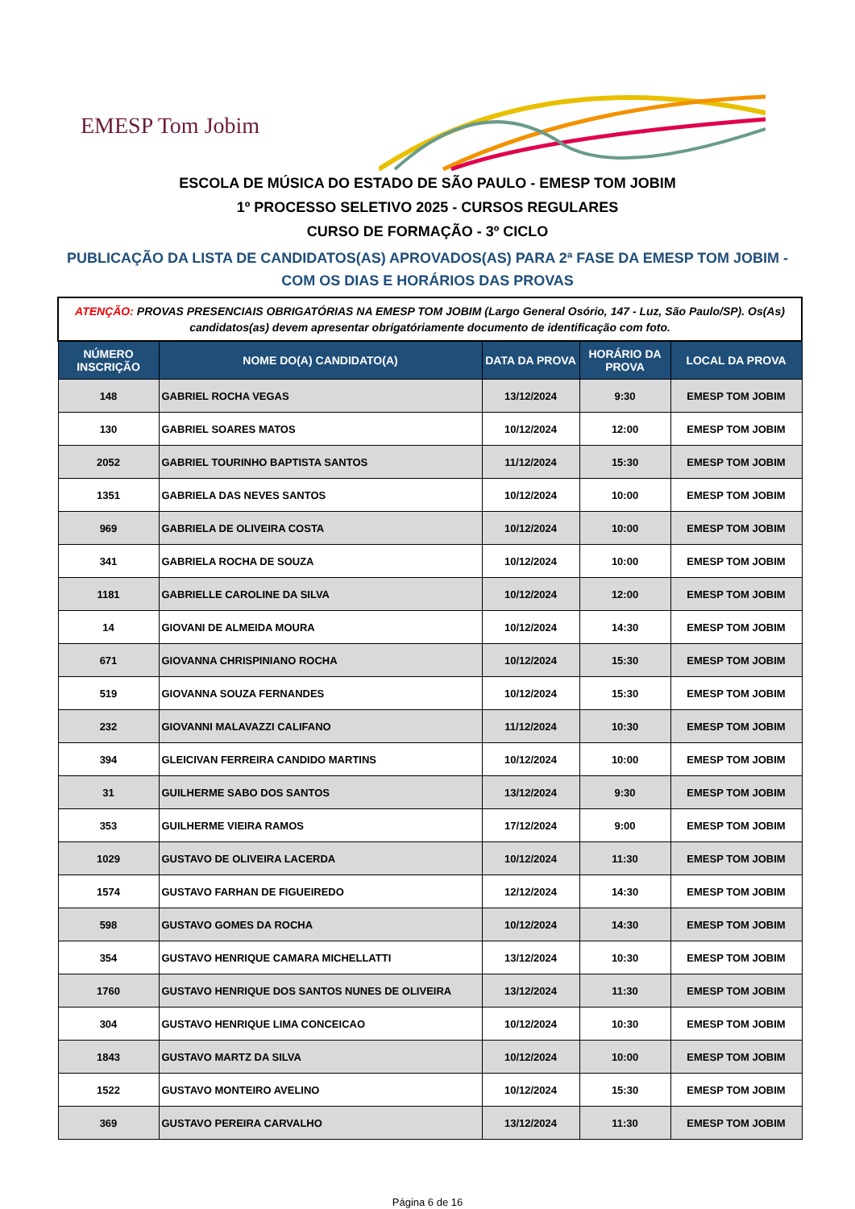EMESP Tom Jobim
ESCOLA DE MÚSICA DO ESTADO DE SÃO PAULO - EMESP TOM JOBIM
1º PROCESSO SELETIVO 2025 - CURSOS REGULARES
CURSO DE FORMAÇÃO - 3º CICLO
PUBLICAÇÃO DA LISTA DE CANDIDATOS(AS) APROVADOS(AS) PARA 2ª FASE DA EMESP TOM JOBIM -
COM OS DIAS E HORÁRIOS DAS PROVAS
| ATENÇÃO: PROVAS PRESENCIAIS OBRIGATÓRIAS NA EMESP TOM JOBIM (Largo General Osório, 147 - Luz, São Paulo/SP). Os(As) candidatos(as) devem apresentar obrigatóriamente documento de identificação com foto. | | | | |
| NÚMERO INSCRIÇÃO | NOME DO(A) CANDIDATO(A) | DATA DA PROVA | HORÁRIO DA PROVA | LOCAL DA PROVA |
| 148 | GABRIEL ROCHA VEGAS | 13/12/2024 | 9:30 | EMESP TOM JOBIM |
| 130 | GABRIEL SOARES MATOS | 10/12/2024 | 12:00 | EMESP TOM JOBIM |
| 2052 | GABRIEL TOURINHO BAPTISTA SANTOS | 11/12/2024 | 15:30 | EMESP TOM JOBIM |
| 1351 | GABRIELA DAS NEVES SANTOS | 10/12/2024 | 10:00 | EMESP TOM JOBIM |
| 969 | GABRIELA DE OLIVEIRA COSTA | 10/12/2024 | 10:00 | EMESP TOM JOBIM |
| 341 | GABRIELA ROCHA DE SOUZA | 10/12/2024 | 10:00 | EMESP TOM JOBIM |
| 1181 | GABRIELLE CAROLINE DA SILVA | 10/12/2024 | 12:00 | EMESP TOM JOBIM |
| 14 | GIOVANI DE ALMEIDA MOURA | 10/12/2024 | 14:30 | EMESP TOM JOBIM |
| 671 | GIOVANNA CHRISPINIANO ROCHA | 10/12/2024 | 15:30 | EMESP TOM JOBIM |
| 519 | GIOVANNA SOUZA FERNANDES | 10/12/2024 | 15:30 | EMESP TOM JOBIM |
| 232 | GIOVANNI MALAVAZZI CALIFANO | 11/12/2024 | 10:30 | EMESP TOM JOBIM |
| 394 | GLEICIVAN FERREIRA CANDIDO MARTINS | 10/12/2024 | 10:00 | EMESP TOM JOBIM |
| 31 | GUILHERME SABO DOS SANTOS | 13/12/2024 | 9:30 | EMESP TOM JOBIM |
| 353 | GUILHERME VIEIRA RAMOS | 17/12/2024 | 9:00 | EMESP TOM JOBIM |
| 1029 | GUSTAVO DE OLIVEIRA LACERDA | 10/12/2024 | 11:30 | EMESP TOM JOBIM |
| 1574 | GUSTAVO FARHAN DE FIGUEIREDO | 12/12/2024 | 14:30 | EMESP TOM JOBIM |
| 598 | GUSTAVO GOMES DA ROCHA | 10/12/2024 | 14:30 | EMESP TOM JOBIM |
| 354 | GUSTAVO HENRIQUE CAMARA MICHELLATTI | 13/12/2024 | 10:30 | EMESP TOM JOBIM |
| 1760 | GUSTAVO HENRIQUE DOS SANTOS NUNES DE OLIVEIRA | 13/12/2024 | 11:30 | EMESP TOM JOBIM |
| 304 | GUSTAVO HENRIQUE LIMA CONCEICAO | 10/12/2024 | 10:30 | EMESP TOM JOBIM |
| 1843 | GUSTAVO MARTZ DA SILVA | 10/12/2024 | 10:00 | EMESP TOM JOBIM |
| 1522 | GUSTAVO MONTEIRO AVELINO | 10/12/2024 | 15:30 | EMESP TOM JOBIM |
| 369 | GUSTAVO PEREIRA CARVALHO | 13/12/2024 | 11:30 | EMESP TOM JOBIM |
Página 6 de 16